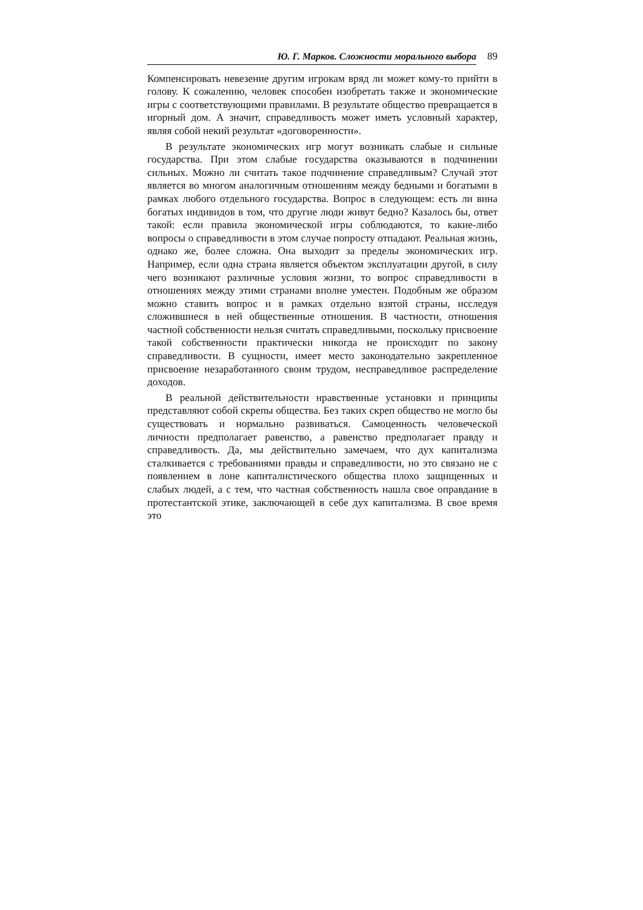Ю. Г. Марков. Сложности морального выбора 89
Компенсировать невезение другим игрокам вряд ли может кому-то прийти в голову. К сожалению, человек способен изобретать также и экономические игры с соответствующими правилами. В результате общество превращается в игорный дом. А значит, справедливость может иметь условный характер, являя собой некий результат «договоренности».
В результате экономических игр могут возникать слабые и сильные государства. При этом слабые государства оказываются в подчинении сильных. Можно ли считать такое подчинение справедливым? Случай этот является во многом аналогичным отношениям между бедными и богатыми в рамках любого отдельного государства. Вопрос в следующем: есть ли вина богатых индивидов в том, что другие люди живут бедно? Казалось бы, ответ такой: если правила экономической игры соблюдаются, то какие-либо вопросы о справедливости в этом случае попросту отпадают. Реальная жизнь, однако же, более сложна. Она выходит за пределы экономических игр. Например, если одна страна является объектом эксплуатации другой, в силу чего возникают различные условия жизни, то вопрос справедливости в отношениях между этими странами вполне уместен. Подобным же образом можно ставить вопрос и в рамках отдельно взятой страны, исследуя сложившиеся в ней общественные отношения. В частности, отношения частной собственности нельзя считать справедливыми, поскольку присвоение такой собственности практически никогда не происходит по закону справедливости. В сущности, имеет место законодательно закрепленное присвоение незаработанного своим трудом, несправедливое распределение доходов.
В реальной действительности нравственные установки и принципы представляют собой скрепы общества. Без таких скреп общество не могло бы существовать и нормально развиваться. Самоценность человеческой личности предполагает равенство, а равенство предполагает правду и справедливость. Да, мы действительно замечаем, что дух капитализма сталкивается с требованиями правды и справедливости, но это связано не с появлением в лоне капиталистического общества плохо защищенных и слабых людей, а с тем, что частная собственность нашла свое оправдание в протестантской этике, заключающей в себе дух капитализма. В свое время это